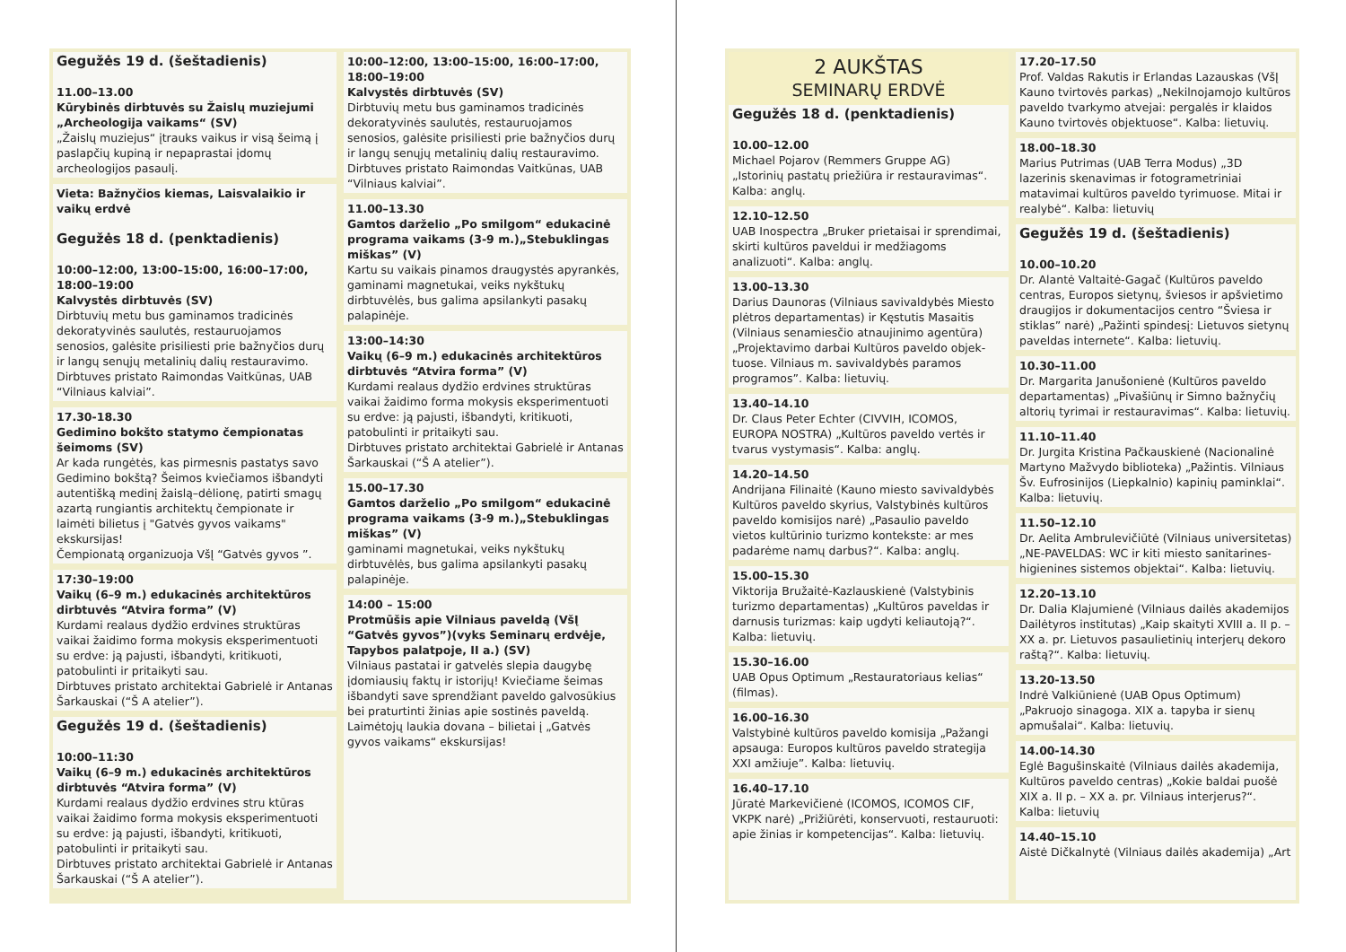Gegužės 19 d. (šeštadienis)
11.00–13.00
Kūrybinės dirbtuvės su Žaislų muziejumi „Archeologija vaikams“ (SV)
„Žaislų muziejus“ įtrauks vaikus ir visą šeimą į paslapčių kupiną ir nepaprastai įdomų archeologijos pasaulį.
Vieta: Bažnyčios kiemas, Laisvalaikio ir vaikų erdvė
Gegužės 18 d. (penktadienis)
10:00–12:00, 13:00–15:00, 16:00–17:00, 18:00–19:00
Kalvystės dirbtuvės (SV)
Dirbtuvių metu bus gaminamos tradicinės dekoratyvinės saulutės, restauruojamos senosios, galėsite prisiliesti prie bažnyčios durų ir langų senųjų metalinių dalių restauravimo.
Dirbtuves pristato Raimondas Vaitkūnas, UAB “Vilniaus kalviai”.
17.30-18.30
Gedimino bokšto statymo čempionatas šeimoms (SV)
Ar kada rungėtės, kas pirmesnis pastatys savo Gedimino bokštą? Šeimos kviečiamos išbandyti autentišką medinį žaislą–dėlionę, patirti smagų azartą rungiantis architektų čempionate ir laimėti bilietus į "Gatvės gyvos vaikams" ekskursijas!
Čempionatą organizuoja VšĮ “Gatvės gyvos ”.
17:30–19:00
Vaikų (6–9 m.) edukacinės architektūros dirbtuvės “Atvira forma” (V)
Kurdami realaus dydžio erdvines struktūras vaikai žaidimo forma mokysis eksperimentuoti su erdve: ją pajusti, išbandyti, kritikuoti, patobulinti ir pritaikyti sau.
Dirbtuves pristato architektai Gabrielė ir Antanas Šarkauskai (“Š A atelier”).
Gegužės 19 d. (šeštadienis)
10:00–11:30
Vaikų (6–9 m.) edukacinės architektūros dirbtuvės “Atvira forma” (V)
Kurdami realaus dydžio erdvines stru ktūras vaikai žaidimo forma mokysis eksperimentuoti su erdve: ją pajusti, išbandyti, kritikuoti, patobulinti ir pritaikyti sau.
Dirbtuves pristato architektai Gabrielė ir Antanas Šarkauskai (“Š A atelier”).
10:00–12:00, 13:00–15:00, 16:00–17:00, 18:00–19:00
Kalvystės dirbtuvės (SV)
Dirbtuvių metu bus gaminamos tradicinės dekoratyvinės saulutės, restauruojamos senosios, galėsite prisiliesti prie bažnyčios durų ir langų senųjų metalinių dalių restauravimo.
Dirbtuves pristato Raimondas Vaitkūnas, UAB “Vilniaus kalviai”.
11.00–13.30
Gamtos darželio „Po smilgom“ edukacinė programa vaikams (3-9 m.)„Stebuklingas miškas” (V)
Kartu su vaikais pinamos draugystės apyrankės, gaminami magnetukai, veiks nykštukų dirbtuvėlės, bus galima apsilankyti pasakų palapinėje.
13:00–14:30
Vaikų (6–9 m.) edukacinės architektūros dirbtuvės “Atvira forma” (V)
Kurdami realaus dydžio erdvines struktūras vaikai žaidimo forma mokysis eksperimentuoti su erdve: ją pajusti, išbandyti, kritikuoti, patobulinti ir pritaikyti sau.
Dirbtuves pristato architektai Gabrielė ir Antanas Šarkauskai (“Š A atelier”).
15.00–17.30
Gamtos darželio „Po smilgom“ edukacinė programa vaikams (3-9 m.)„Stebuklingas miškas” (V)
gaminami magnetukai, veiks nykštukų dirbtuvėlės, bus galima apsilankyti pasakų palapinėje.
14:00 – 15:00
Protmūšis apie Vilniaus paveldą (VšĮ “Gatvės gyvos”)(vyks Seminarų erdvėje, Tapybos palatpoje, II a.) (SV)
Vilniaus pastatai ir gatvelės slepia daugybę įdomiausių faktų ir istorijų! Kviečiame šeimas išbandyti save sprendžiant paveldo galvosūkius bei praturtinti žinias apie sostinės paveldą. Laimėtojų laukia dovana – bilietai į „Gatvės gyvos vaikams“ ekskursijas!
2 AUKŠTAS
SEMINARŲ ERDVĖ
Gegužės 18 d. (penktadienis)
10.00–12.00
Michael Pojarov (Remmers Gruppe AG) „Istorinių pastatų priežiūra ir restauravimas“. Kalba: anglų.
12.10–12.50
UAB Inospectra „Bruker prietaisai ir sprendimai, skirti kultūros paveldui ir medžiagoms analizuoti“. Kalba: anglų.
13.00–13.30
Darius Daunoras (Vilniaus savivaldybės Miesto plėtros departamentas) ir Kęstutis Masaitis (Vilniaus senamiesčio atnaujinimo agentūra) „Projektavimo darbai Kultūros paveldo objek-tuose. Vilniaus m. savivaldybės paramos programos”. Kalba: lietuvių.
13.40–14.10
Dr. Claus Peter Echter (CIVVIH, ICOMOS, EUROPA NOSTRA) „Kultūros paveldo vertės ir tvarus vystymasis“. Kalba: anglų.
14.20–14.50
Andrijana Filinaitė (Kauno miesto savivaldybės Kultūros paveldo skyrius, Valstybinės kultūros paveldo komisijos narė) „Pasaulio paveldo vietos kultūrinio turizmo kontekste: ar mes padarėme namų darbus?“. Kalba: anglų.
15.00–15.30
Viktorija Bružaitė-Kazlauskienė (Valstybinis turizmo departamentas) „Kultūros paveldas ir darnusis turizmas: kaip ugdyti keliautoją?“. Kalba: lietuvių.
15.30–16.00
UAB Opus Optimum „Restauratoriaus kelias“ (filmas).
16.00–16.30
Valstybinė kultūros paveldo komisija „Pažangi apsauga: Europos kultūros paveldo strategija XXI amžiuje”. Kalba: lietuvių.
16.40–17.10
Jūratė Markevičienė (ICOMOS, ICOMOS CIF, VKPK narė) „Prižiūrėti, konservuoti, restauruoti: apie žinias ir kompetencijas“. Kalba: lietuvių.
17.20–17.50
Prof. Valdas Rakutis ir Erlandas Lazauskas (VšĮ Kauno tvirtovės parkas) „Nekilnojamojo kultūros paveldo tvarkymo atvejai: pergalės ir klaidos Kauno tvirtovės objektuose“. Kalba: lietuvių.
18.00–18.30
Marius Putrimas (UAB Terra Modus) „3D lazerinis skenavimas ir fotogrametriniai matavimai kultūros paveldo tyrimuose. Mitai ir realybė“. Kalba: lietuvių
Gegužės 19 d. (šeštadienis)
10.00–10.20
Dr. Alantė Valtaitė-Gagač (Kultūros paveldo centras, Europos sietynų, šviesos ir apšvietimo draugijos ir dokumentacijos centro “Šviesa ir stiklas” narė) „Pažinti spindesį: Lietuvos sietynų paveldas internete“. Kalba: lietuvių.
10.30–11.00
Dr. Margarita Janušonienė (Kultūros paveldo departamentas) „Pivašiūnų ir Simno bažnyčių altorių tyrimai ir restauravimas“. Kalba: lietuvių.
11.10–11.40
Dr. Jurgita Kristina Pačkauskienė (Nacionalinė Martyno Mažvydo biblioteka) „Pažintis. Vilniaus Šv. Eufrosinijos (Liepkalnio) kapinių paminklai“. Kalba: lietuvių.
11.50–12.10
Dr. Aelita Ambrulevičiūtė (Vilniaus universitetas) „NE-PAVELDAS: WC ir kiti miesto sanitarines-higienines sistemos objektai“. Kalba: lietuvių.
12.20–13.10
Dr. Dalia Klajumienė (Vilniaus dailės akademijos Dailėtyros institutas) „Kaip skaityti XVIII a. II p. – XX a. pr. Lietuvos pasaulietinių interjerų dekoro raštą?“. Kalba: lietuvių.
13.20-13.50
Indrė Valkiūnienė (UAB Opus Optimum) „Pakruojo sinagoga. XIX a. tapyba ir sienų apmušalai“. Kalba: lietuvių.
14.00-14.30
Eglė Bagušinskaitė (Vilniaus dailės akademija, Kultūros paveldo centras) „Kokie baldai puošė XIX a. II p. – XX a. pr. Vilniaus interjerus?“. Kalba: lietuvių
14.40–15.10
Aistė Dičkalnytė (Vilniaus dailės akademija) „Art